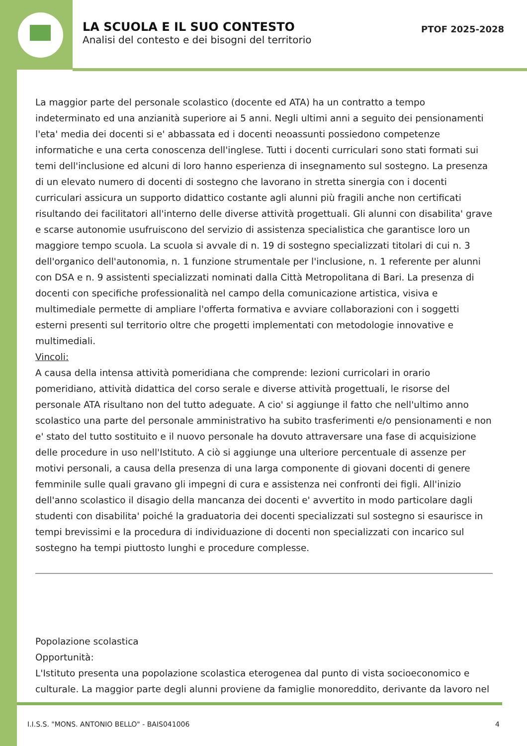LA SCUOLA E IL SUO CONTESTO
Analisi del contesto e dei bisogni del territorio
PTOF 2025-2028
La maggior parte del personale scolastico (docente ed ATA) ha un contratto a tempo indeterminato ed una anzianità superiore ai 5 anni. Negli ultimi anni a seguito dei pensionamenti l'eta' media dei docenti si e' abbassata ed i docenti neoassunti possiedono competenze informatiche e una certa conoscenza dell'inglese. Tutti i docenti curriculari sono stati formati sui temi dell'inclusione ed alcuni di loro hanno esperienza di insegnamento sul sostegno. La presenza di un elevato numero di docenti di sostegno che lavorano in stretta sinergia con i docenti curriculari assicura un supporto didattico costante agli alunni più fragili anche non certificati risultando dei facilitatori all'interno delle diverse attività progettuali. Gli alunni con disabilita' grave e scarse autonomie usufruiscono del servizio di assistenza specialistica che garantisce loro un maggiore tempo scuola. La scuola si avvale di n. 19 di sostegno specializzati titolari di cui n. 3 dell'organico dell'autonomia, n. 1 funzione strumentale per l'inclusione, n. 1 referente per alunni con DSA e n. 9 assistenti specializzati nominati dalla Città Metropolitana di Bari. La presenza di docenti con specifiche professionalità nel campo della comunicazione artistica, visiva e multimediale permette di ampliare l'offerta formativa e avviare collaborazioni con i soggetti esterni presenti sul territorio oltre che progetti implementati con metodologie innovative e multimediali.
Vincoli:
A causa della intensa attività pomeridiana che comprende: lezioni curricolari in orario pomeridiano, attività didattica del corso serale e diverse attività progettuali, le risorse del personale ATA risultano non del tutto adeguate. A cio' si aggiunge il fatto che nell'ultimo anno scolastico una parte del personale amministrativo ha subito trasferimenti e/o pensionamenti e non e' stato del tutto sostituito e il nuovo personale ha dovuto attraversare una fase di acquisizione delle procedure in uso nell'Istituto. A ciò si aggiunge una ulteriore percentuale di assenze per motivi personali, a causa della presenza di una larga componente di giovani docenti di genere femminile sulle quali gravano gli impegni di cura e assistenza nei confronti dei figli. All'inizio dell'anno scolastico il disagio della mancanza dei docenti e' avvertito in modo particolare dagli studenti con disabilita' poiché la graduatoria dei docenti specializzati sul sostegno si esaurisce in tempi brevissimi e la procedura di individuazione di docenti non specializzati con incarico sul sostegno ha tempi piuttosto lunghi e procedure complesse.
Popolazione scolastica
Opportunità:
L'Istituto presenta una popolazione scolastica eterogenea dal punto di vista socioeconomico e culturale. La maggior parte degli alunni proviene da famiglie monoreddito, derivante da lavoro nel
I.I.S.S. "MONS. ANTONIO BELLO" - BAIS041006 4